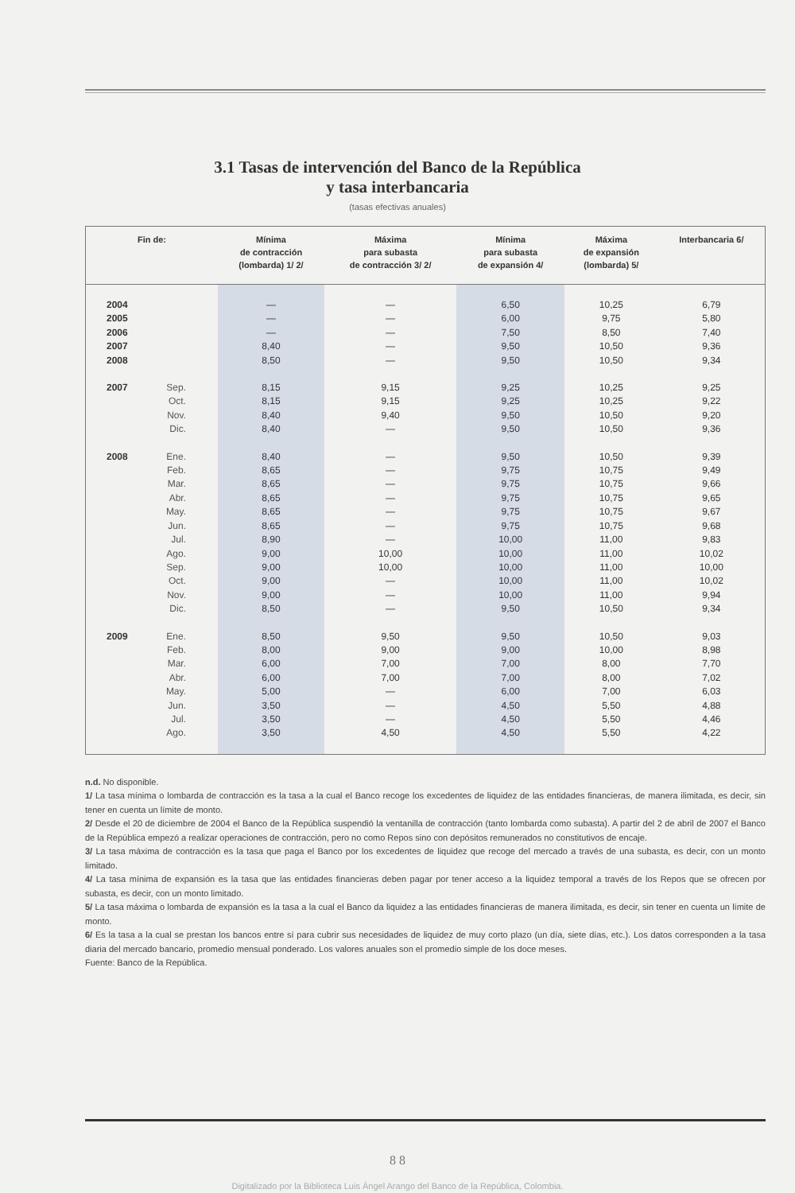3.1 Tasas de intervención del Banco de la República
y tasa interbancaria
(tasas efectivas anuales)
| Fin de: | | Mínima de contracción (lombarda) 1/ 2/ | Máxima para subasta de contracción 3/ 2/ | Mínima para subasta de expansión 4/ | Máxima de expansión (lombarda) 5/ | Interbancaria 6/ |
| --- | --- | --- | --- | --- | --- | --- |
| 2004 | | — | — | 6,50 | 10,25 | 6,79 |
| 2005 | | — | — | 6,00 | 9,75 | 5,80 |
| 2006 | | — | — | 7,50 | 8,50 | 7,40 |
| 2007 | | 8,40 | — | 9,50 | 10,50 | 9,36 |
| 2008 | | 8,50 | — | 9,50 | 10,50 | 9,34 |
| 2007 | Sep. | 8,15 | 9,15 | 9,25 | 10,25 | 9,25 |
| | Oct. | 8,15 | 9,15 | 9,25 | 10,25 | 9,22 |
| | Nov. | 8,40 | 9,40 | 9,50 | 10,50 | 9,20 |
| | Dic. | 8,40 | — | 9,50 | 10,50 | 9,36 |
| 2008 | Ene. | 8,40 | — | 9,50 | 10,50 | 9,39 |
| | Feb. | 8,65 | — | 9,75 | 10,75 | 9,49 |
| | Mar. | 8,65 | — | 9,75 | 10,75 | 9,66 |
| | Abr. | 8,65 | — | 9,75 | 10,75 | 9,65 |
| | May. | 8,65 | — | 9,75 | 10,75 | 9,67 |
| | Jun. | 8,65 | — | 9,75 | 10,75 | 9,68 |
| | Jul. | 8,90 | — | 10,00 | 11,00 | 9,83 |
| | Ago. | 9,00 | 10,00 | 10,00 | 11,00 | 10,02 |
| | Sep. | 9,00 | 10,00 | 10,00 | 11,00 | 10,00 |
| | Oct. | 9,00 | — | 10,00 | 11,00 | 10,02 |
| | Nov. | 9,00 | — | 10,00 | 11,00 | 9,94 |
| | Dic. | 8,50 | — | 9,50 | 10,50 | 9,34 |
| 2009 | Ene. | 8,50 | 9,50 | 9,50 | 10,50 | 9,03 |
| | Feb. | 8,00 | 9,00 | 9,00 | 10,00 | 8,98 |
| | Mar. | 6,00 | 7,00 | 7,00 | 8,00 | 7,70 |
| | Abr. | 6,00 | 7,00 | 7,00 | 8,00 | 7,02 |
| | May. | 5,00 | — | 6,00 | 7,00 | 6,03 |
| | Jun. | 3,50 | — | 4,50 | 5,50 | 4,88 |
| | Jul. | 3,50 | — | 4,50 | 5,50 | 4,46 |
| | Ago. | 3,50 | 4,50 | 4,50 | 5,50 | 4,22 |
n.d. No disponible.
1/ La tasa mínima o lombarda de contracción es la tasa a la cual el Banco recoge los excedentes de liquidez de las entidades financieras, de manera ilimitada, es decir, sin tener en cuenta un límite de monto.
2/ Desde el 20 de diciembre de 2004 el Banco de la República suspendió la ventanilla de contracción (tanto lombarda como subasta). A partir del 2 de abril de 2007 el Banco de la República empezó a realizar operaciones de contracción, pero no como Repos sino con depósitos remunerados no constitutivos de encaje.
3/ La tasa máxima de contracción es la tasa que paga el Banco por los excedentes de liquidez que recoge del mercado a través de una subasta, es decir, con un monto limitado.
4/ La tasa mínima de expansión es la tasa que las entidades financieras deben pagar por tener acceso a la liquidez temporal a través de los Repos que se ofrecen por subasta, es decir, con un monto limitado.
5/ La tasa máxima o lombarda de expansión es la tasa a la cual el Banco da liquidez a las entidades financieras de manera ilimitada, es decir, sin tener en cuenta un límite de monto.
6/ Es la tasa a la cual se prestan los bancos entre sí para cubrir sus necesidades de liquidez de muy corto plazo (un día, siete días, etc.). Los datos corresponden a la tasa diaria del mercado bancario, promedio mensual ponderado. Los valores anuales son el promedio simple de los doce meses.
Fuente: Banco de la República.
8 8
Digitalizado por la Biblioteca Luis Ángel Arango del Banco de la República, Colombia.